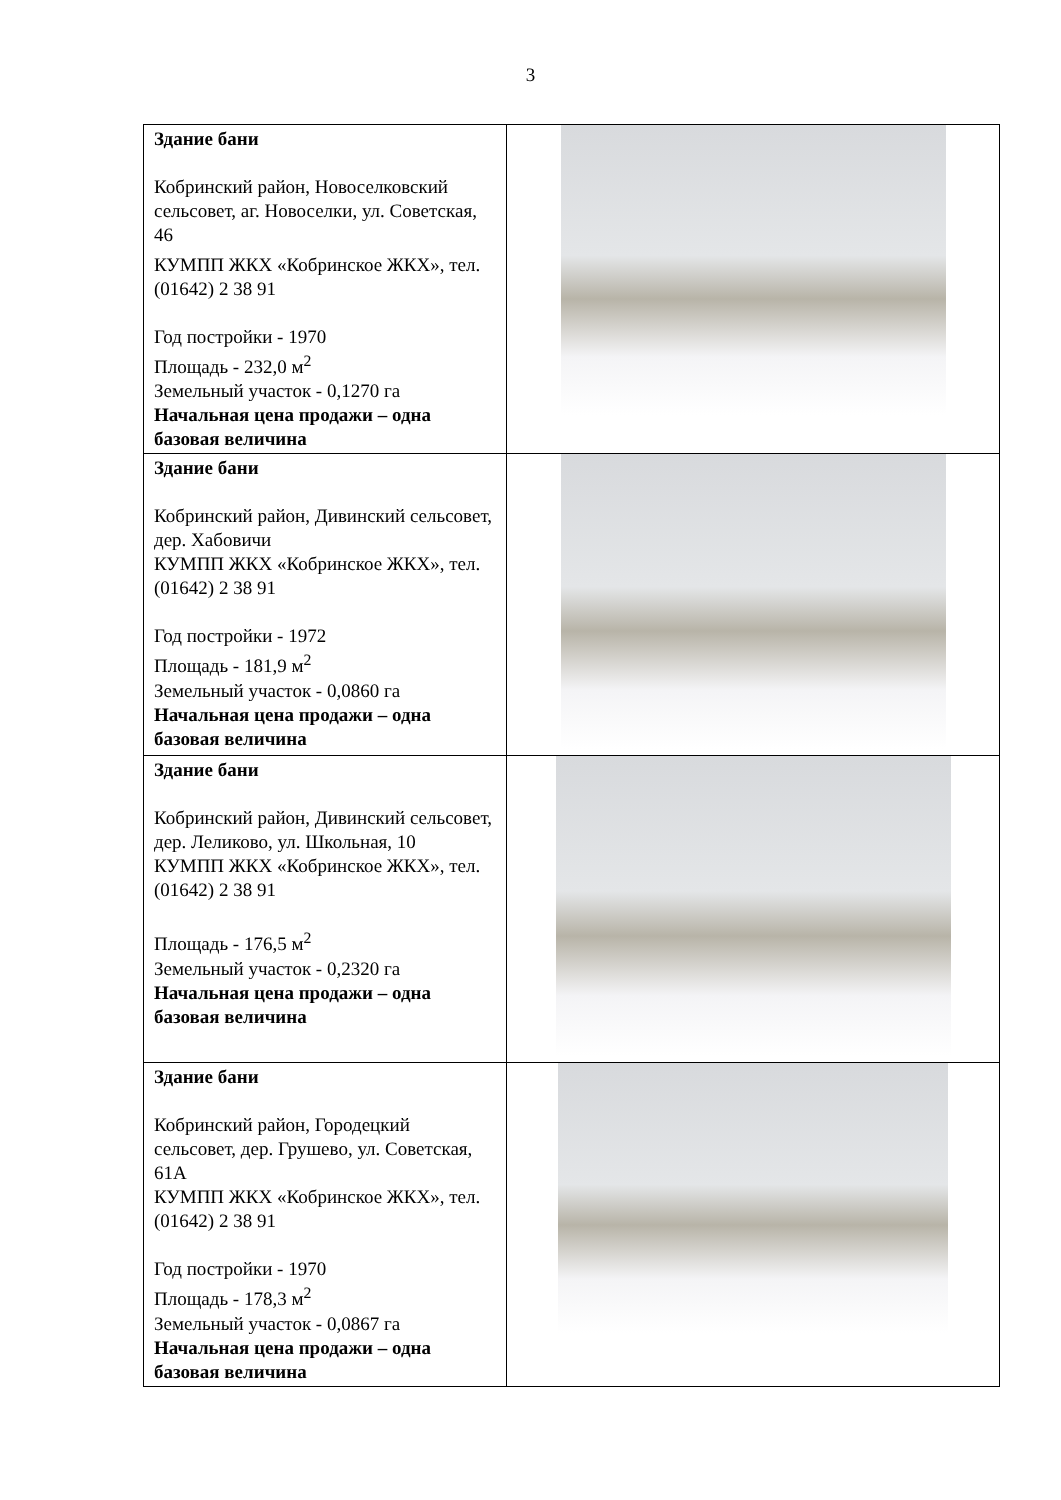3
| Здание бани Кобринский район, Новоселковский сельсовет, аг. Новоселки, ул. Советская, 46 КУМПП ЖКХ «Кобринское ЖКХ», тел. (01642) 2 38 91 Год постройки - 1970 Площадь - 232,0 м<sup>2</sup> Земельный участок - 0,1270 га Начальная цена продажи – одна базовая величина | |
| Здание бани Кобринский район, Дивинский сельсовет, дер. Хабовичи КУМПП ЖКХ «Кобринское ЖКХ», тел. (01642) 2 38 91 Год постройки - 1972 Площадь - 181,9 м<sup>2</sup> Земельный участок - 0,0860 га Начальная цена продажи – одна базовая величина | |
| Здание бани Кобринский район, Дивинский сельсовет, дер. Леликово, ул. Школьная, 10 КУМПП ЖКХ «Кобринское ЖКХ», тел. (01642) 2 38 91 Площадь - 176,5 м<sup>2</sup> Земельный участок - 0,2320 га Начальная цена продажи – одна базовая величина | |
| Здание бани Кобринский район, Городецкий сельсовет, дер. Грушево, ул. Советская, 61А КУМПП ЖКХ «Кобринское ЖКХ», тел. (01642) 2 38 91 Год постройки - 1970 Площадь - 178,3 м<sup>2</sup> Земельный участок - 0,0867 га Начальная цена продажи – одна базовая величина | |